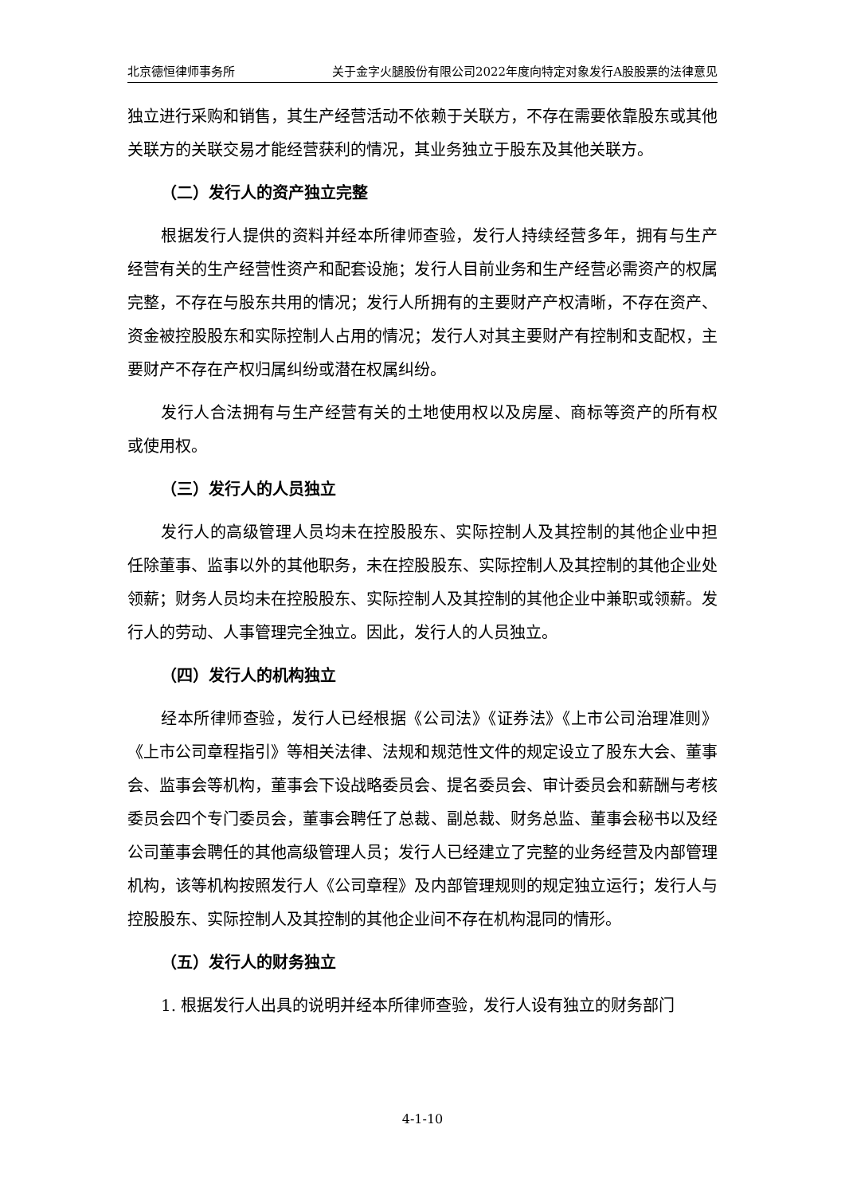北京德恒律师事务所 关于金字火腿股份有限公司2022年度向特定对象发行A股股票的法律意见
独立进行采购和销售，其生产经营活动不依赖于关联方，不存在需要依靠股东或其他关联方的关联交易才能经营获利的情况，其业务独立于股东及其他关联方。
（二）发行人的资产独立完整
根据发行人提供的资料并经本所律师查验，发行人持续经营多年，拥有与生产经营有关的生产经营性资产和配套设施；发行人目前业务和生产经营必需资产的权属完整，不存在与股东共用的情况；发行人所拥有的主要财产产权清晰，不存在资产、资金被控股股东和实际控制人占用的情况；发行人对其主要财产有控制和支配权，主要财产不存在产权归属纠纷或潜在权属纠纷。
发行人合法拥有与生产经营有关的土地使用权以及房屋、商标等资产的所有权或使用权。
（三）发行人的人员独立
发行人的高级管理人员均未在控股股东、实际控制人及其控制的其他企业中担任除董事、监事以外的其他职务，未在控股股东、实际控制人及其控制的其他企业处领薪；财务人员均未在控股股东、实际控制人及其控制的其他企业中兼职或领薪。发行人的劳动、人事管理完全独立。因此，发行人的人员独立。
（四）发行人的机构独立
经本所律师查验，发行人已经根据《公司法》《证券法》《上市公司治理准则》《上市公司章程指引》等相关法律、法规和规范性文件的规定设立了股东大会、董事会、监事会等机构，董事会下设战略委员会、提名委员会、审计委员会和薪酬与考核委员会四个专门委员会，董事会聘任了总裁、副总裁、财务总监、董事会秘书以及经公司董事会聘任的其他高级管理人员；发行人已经建立了完整的业务经营及内部管理机构，该等机构按照发行人《公司章程》及内部管理规则的规定独立运行；发行人与控股股东、实际控制人及其控制的其他企业间不存在机构混同的情形。
（五）发行人的财务独立
1. 根据发行人出具的说明并经本所律师查验，发行人设有独立的财务部门
4-1-10